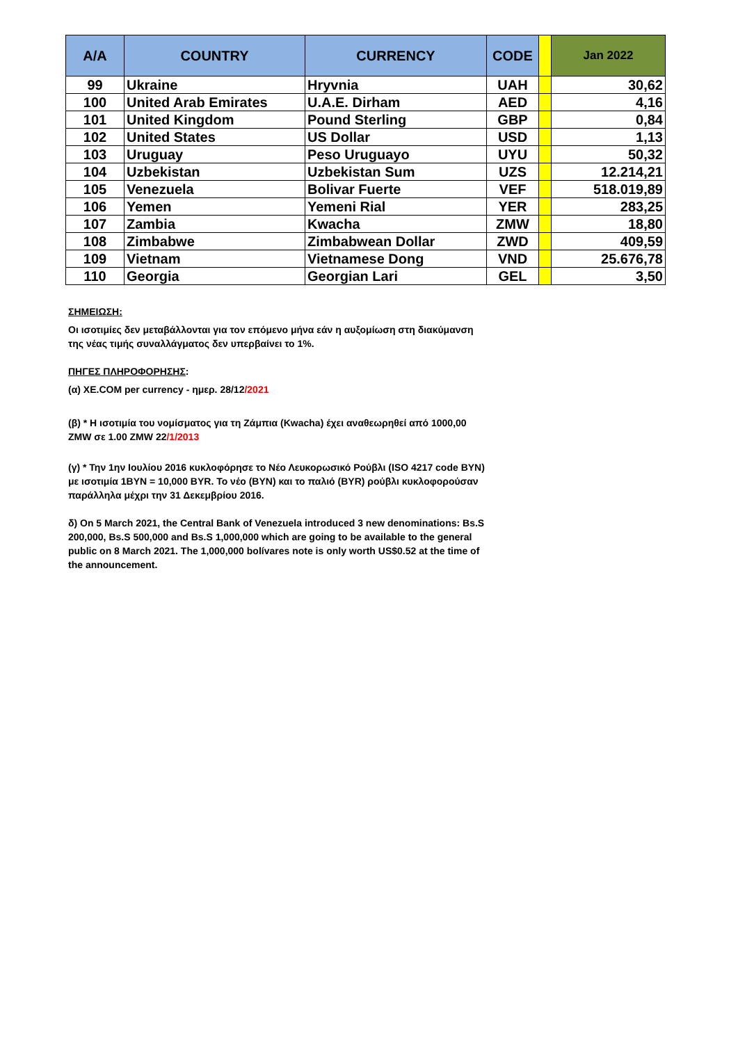| A/A | COUNTRY | CURRENCY | CODE | | Jan 2022 |
| --- | --- | --- | --- | --- | --- |
| 99 | Ukraine | Hryvnia | UAH | | 30,62 |
| 100 | United Arab Emirates | U.A.E. Dirham | AED | | 4,16 |
| 101 | United Kingdom | Pound Sterling | GBP | | 0,84 |
| 102 | United States | US Dollar | USD | | 1,13 |
| 103 | Uruguay | Peso Uruguayo | UYU | | 50,32 |
| 104 | Uzbekistan | Uzbekistan Sum | UZS | | 12.214,21 |
| 105 | Venezuela | Bolivar Fuerte | VEF | | 518.019,89 |
| 106 | Yemen | Yemeni Rial | YER | | 283,25 |
| 107 | Zambia | Kwacha | ZMW | | 18,80 |
| 108 | Zimbabwe | Zimbabwean Dollar | ZWD | | 409,59 |
| 109 | Vietnam | Vietnamese Dong | VND | | 25.676,78 |
| 110 | Georgia | Georgian Lari | GEL | | 3,50 |
ΣΗΜΕΙΩΣΗ:
Οι ισοτιμίες δεν μεταβάλλονται για τον επόμενο μήνα εάν η αυξομίωση στη διακύμανση της νέας τιμής συναλλάγματος δεν υπερβαίνει το 1%.
ΠΗΓΕΣ ΠΛΗΡΟΦΟΡΗΣΗΣ:
(α) XE.COM per currency - ημερ. 28/12/2021
(β) * Η ισοτιμία του νομίσματος για τη Ζάμπια (Kwacha) έχει αναθεωρηθεί από 1000,00 ZMW σε 1.00 ZMW 22/1/2013
(γ) * Την 1ην Ιουλίου 2016 κυκλοφόρησε το Νέο Λευκορωσικό Ρούβλι (ISO 4217 code BYN) με ισοτιμία 1BYN = 10,000 BYR. Το νέο (BYN) και το παλιό (BYR) ρούβλι κυκλοφορούσαν παράλληλα μέχρι την 31 Δεκεμβρίου 2016.
δ) On 5 March 2021, the Central Bank of Venezuela introduced 3 new denominations: Bs.S 200,000, Bs.S 500,000 and Bs.S 1,000,000 which are going to be available to the general public on 8 March 2021. The 1,000,000 bolívares note is only worth US$0.52 at the time of the announcement.